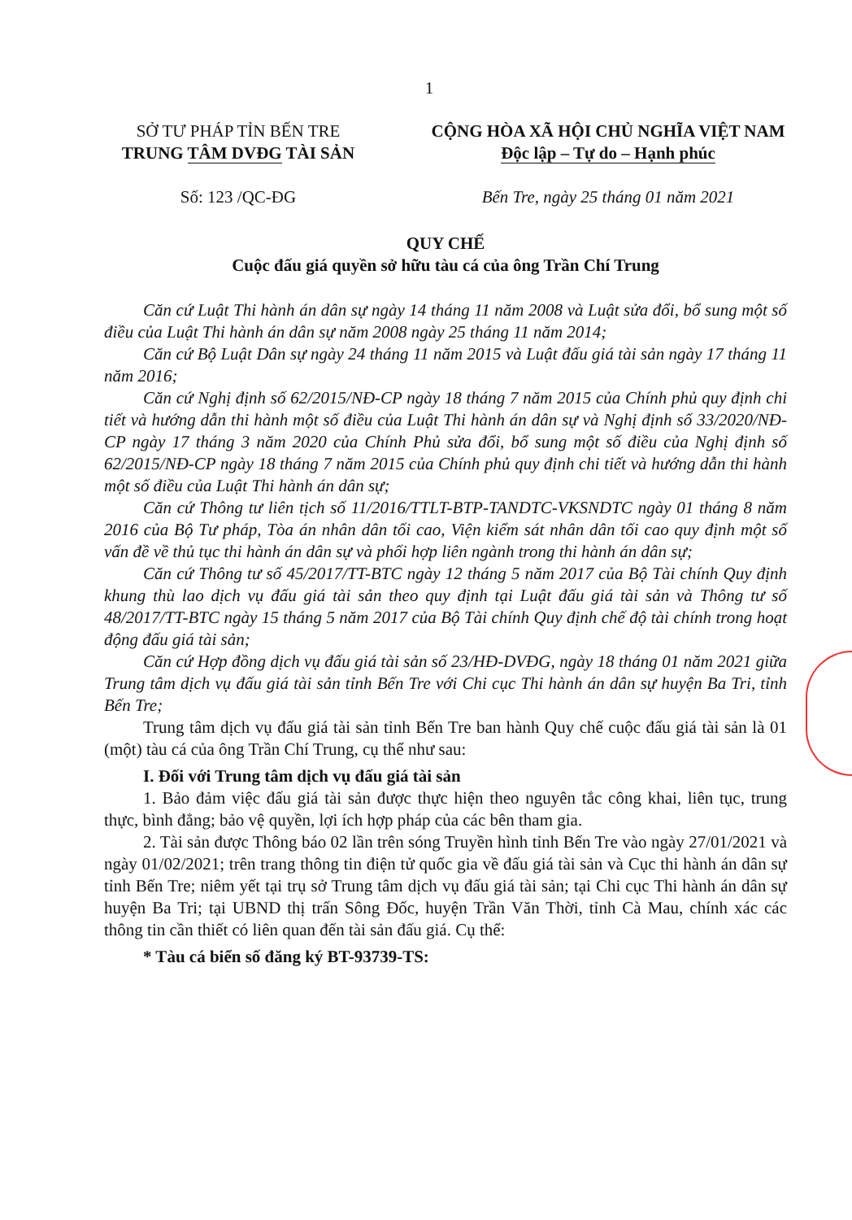1
SỞ TƯ PHÁP TỈN BẾN TRE
TRUNG TÂM DVĐG TÀI SẢN
Số: 123 /QC-ĐG
CỘNG HÒA XÃ HỘI CHỦ NGHĨA VIỆT NAM
Độc lập – Tự do – Hạnh phúc
Bến Tre, ngày 25 tháng 01 năm 2021
QUY CHẾ
Cuộc đấu giá quyền sở hữu tàu cá của ông Trần Chí Trung
Căn cứ Luật Thi hành án dân sự ngày 14 tháng 11 năm 2008 và Luật sửa đổi, bổ sung một số điều của Luật Thi hành án dân sự năm 2008 ngày 25 tháng 11 năm 2014;
Căn cứ Bộ Luật Dân sự ngày 24 tháng 11 năm 2015 và Luật đấu giá tài sản ngày 17 tháng 11 năm 2016;
Căn cứ Nghị định số 62/2015/NĐ-CP ngày 18 tháng 7 năm 2015 của Chính phủ quy định chi tiết và hướng dẫn thi hành một số điều của Luật Thi hành án dân sự và Nghị định số 33/2020/NĐ-CP ngày 17 tháng 3 năm 2020 của Chính Phủ sửa đổi, bổ sung một số điều của Nghị định số 62/2015/NĐ-CP ngày 18 tháng 7 năm 2015 của Chính phủ quy định chi tiết và hướng dẫn thi hành một số điều của Luật Thi hành án dân sự;
Căn cứ Thông tư liên tịch số 11/2016/TTLT-BTP-TANDTC-VKSNDTC ngày 01 tháng 8 năm 2016 của Bộ Tư pháp, Tòa án nhân dân tối cao, Viện kiểm sát nhân dân tối cao quy định một số vấn đề về thủ tục thi hành án dân sự và phối hợp liên ngành trong thi hành án dân sự;
Căn cứ Thông tư số 45/2017/TT-BTC ngày 12 tháng 5 năm 2017 của Bộ Tài chính Quy định khung thù lao dịch vụ đấu giá tài sản theo quy định tại Luật đấu giá tài sản và Thông tư số 48/2017/TT-BTC ngày 15 tháng 5 năm 2017 của Bộ Tài chính Quy định chế độ tài chính trong hoạt động đấu giá tài sản;
Căn cứ Hợp đồng dịch vụ đấu giá tài sản số 23/HĐ-DVĐG, ngày 18 tháng 01 năm 2021 giữa Trung tâm dịch vụ đấu giá tài sản tỉnh Bến Tre với Chi cục Thi hành án dân sự huyện Ba Tri, tỉnh Bến Tre;
Trung tâm dịch vụ đấu giá tài sản tỉnh Bến Tre ban hành Quy chế cuộc đấu giá tài sản là 01 (một) tàu cá của ông Trần Chí Trung, cụ thể như sau:
I. Đối với Trung tâm dịch vụ đấu giá tài sản
1. Bảo đảm việc đấu giá tài sản được thực hiện theo nguyên tắc công khai, liên tục, trung thực, bình đẳng; bảo vệ quyền, lợi ích hợp pháp của các bên tham gia.
2. Tài sản được Thông báo 02 lần trên sóng Truyền hình tỉnh Bến Tre vào ngày 27/01/2021 và ngày 01/02/2021; trên trang thông tin điện tử quốc gia về đấu giá tài sản và Cục thi hành án dân sự tỉnh Bến Tre; niêm yết tại trụ sở Trung tâm dịch vụ đấu giá tài sản; tại Chi cục Thi hành án dân sự huyện Ba Tri; tại UBND thị trấn Sông Đốc, huyện Trần Văn Thời, tỉnh Cà Mau, chính xác các thông tin cần thiết có liên quan đến tài sản đấu giá. Cụ thể:
* Tàu cá biển số đăng ký BT-93739-TS: